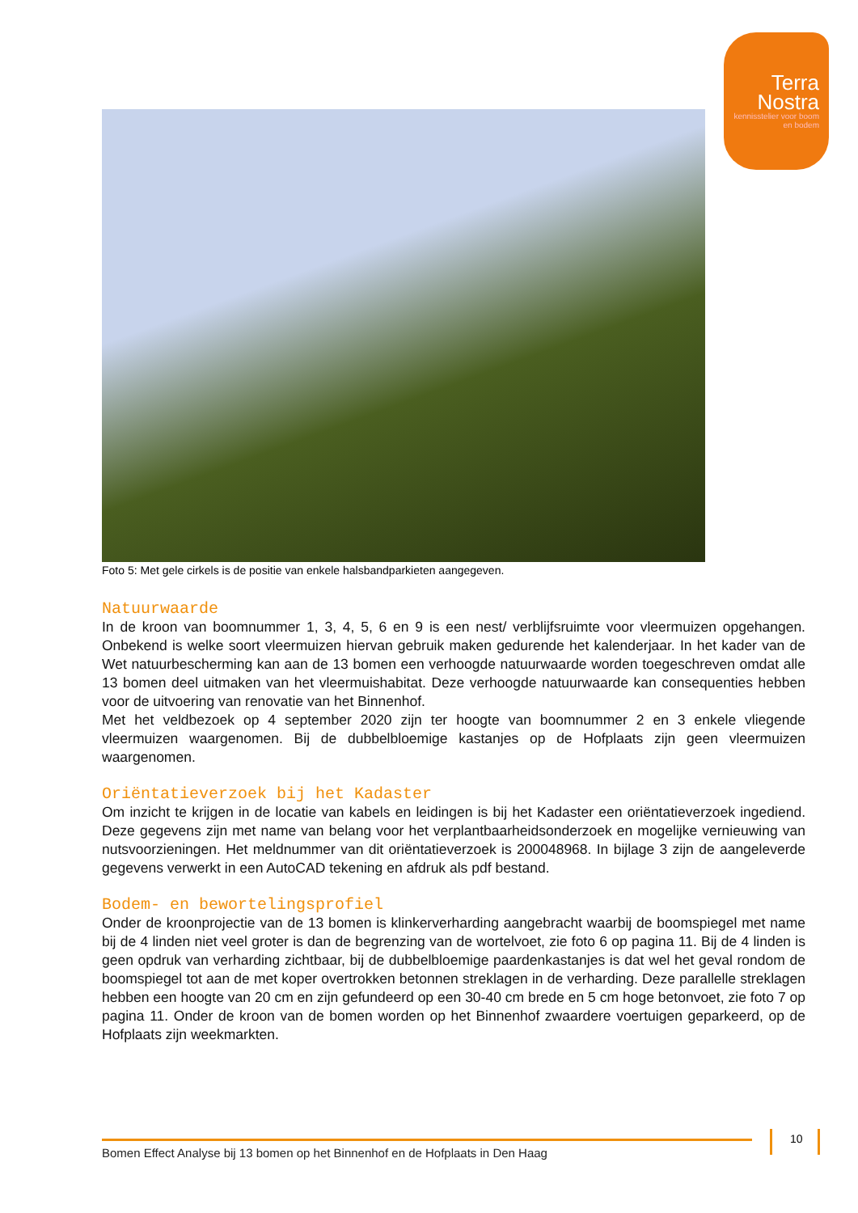Terra
Nostra
kennisstelier voor boom en bodem
Foto 5: Met gele cirkels is de positie van enkele halsbandparkieten aangegeven.
Natuurwaarde
In de kroon van boomnummer 1, 3, 4, 5, 6 en 9 is een nest/ verblijfsruimte voor vleermuizen opgehangen. Onbekend is welke soort vleermuizen hiervan gebruik maken gedurende het kalenderjaar. In het kader van de Wet natuurbescherming kan aan de 13 bomen een verhoogde natuurwaarde worden toegeschreven omdat alle 13 bomen deel uitmaken van het vleermuishabitat. Deze verhoogde natuurwaarde kan consequenties hebben voor de uitvoering van renovatie van het Binnenhof.
Met het veldbezoek op 4 september 2020 zijn ter hoogte van boomnummer 2 en 3 enkele vliegende vleermuizen waargenomen. Bij de dubbelbloemige kastanjes op de Hofplaats zijn geen vleermuizen waargenomen.
Oriëntatieverzoek bij het Kadaster
Om inzicht te krijgen in de locatie van kabels en leidingen is bij het Kadaster een oriëntatieverzoek ingediend. Deze gegevens zijn met name van belang voor het verplantbaarheidsonderzoek en mogelijke vernieuwing van nutsvoorzieningen. Het meldnummer van dit oriëntatieverzoek is 200048968. In bijlage 3 zijn de aangeleverde gegevens verwerkt in een AutoCAD tekening en afdruk als pdf bestand.
Bodem- en bewortelingsprofiel
Onder de kroonprojectie van de 13 bomen is klinkerverharding aangebracht waarbij de boomspiegel met name bij de 4 linden niet veel groter is dan de begrenzing van de wortelvoet, zie foto 6 op pagina 11. Bij de 4 linden is geen opdruk van verharding zichtbaar, bij de dubbelbloemige paardenkastanjes is dat wel het geval rondom de boomspiegel tot aan de met koper overtrokken betonnen streklagen in de verharding. Deze parallelle streklagen hebben een hoogte van 20 cm en zijn gefundeerd op een 30-40 cm brede en 5 cm hoge betonvoet, zie foto 7 op pagina 11. Onder de kroon van de bomen worden op het Binnenhof zwaardere voertuigen geparkeerd, op de Hofplaats zijn weekmarkten.
10
Bomen Effect Analyse bij 13 bomen op het Binnenhof en de Hofplaats in Den Haag